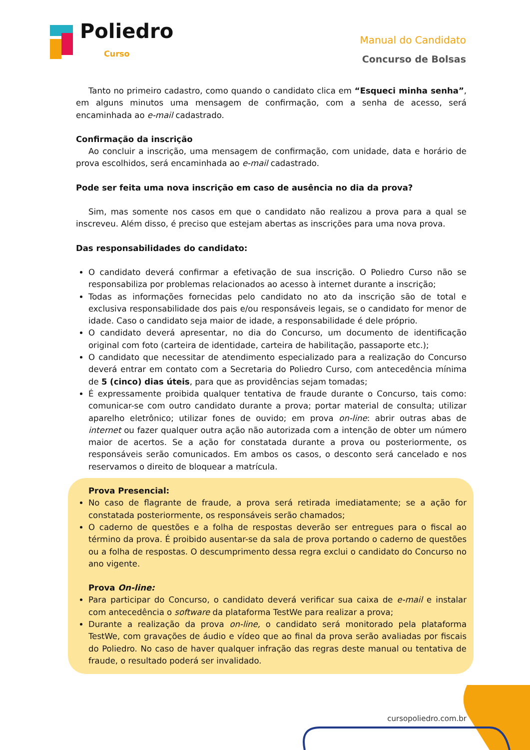Poliedro
Curso
Manual do Candidato
Concurso de Bolsas
Tanto no primeiro cadastro, como quando o candidato clica em “Esqueci minha senha”, em alguns minutos uma mensagem de confirmação, com a senha de acesso, será encaminhada ao e-mail cadastrado.
Confirmação da inscrição
Ao concluir a inscrição, uma mensagem de confirmação, com unidade, data e horário de prova escolhidos, será encaminhada ao e-mail cadastrado.
Pode ser feita uma nova inscrição em caso de ausência no dia da prova?
Sim, mas somente nos casos em que o candidato não realizou a prova para a qual se inscreveu. Além disso, é preciso que estejam abertas as inscrições para uma nova prova.
Das responsabilidades do candidato:
O candidato deverá confirmar a efetivação de sua inscrição. O Poliedro Curso não se responsabiliza por problemas relacionados ao acesso à internet durante a inscrição;
Todas as informações fornecidas pelo candidato no ato da inscrição são de total e exclusiva responsabilidade dos pais e/ou responsáveis legais, se o candidato for menor de idade. Caso o candidato seja maior de idade, a responsabilidade é dele próprio.
O candidato deverá apresentar, no dia do Concurso, um documento de identificação original com foto (carteira de identidade, carteira de habilitação, passaporte etc.);
O candidato que necessitar de atendimento especializado para a realização do Concurso deverá entrar em contato com a Secretaria do Poliedro Curso, com antecedência mínima de 5 (cinco) dias úteis, para que as providências sejam tomadas;
É expressamente proibida qualquer tentativa de fraude durante o Concurso, tais como: comunicar-se com outro candidato durante a prova; portar material de consulta; utilizar aparelho eletrônico; utilizar fones de ouvido; em prova on-line: abrir outras abas de internet ou fazer qualquer outra ação não autorizada com a intenção de obter um número maior de acertos. Se a ação for constatada durante a prova ou posteriormente, os responsáveis serão comunicados. Em ambos os casos, o desconto será cancelado e nos reservamos o direito de bloquear a matrícula.
Prova Presencial:
No caso de flagrante de fraude, a prova será retirada imediatamente; se a ação for constatada posteriormente, os responsáveis serão chamados;
O caderno de questões e a folha de respostas deverão ser entregues para o fiscal ao término da prova. É proibido ausentar-se da sala de prova portando o caderno de questões ou a folha de respostas. O descumprimento dessa regra exclui o candidato do Concurso no ano vigente.
Prova On-line:
Para participar do Concurso, o candidato deverá verificar sua caixa de e-mail e instalar com antecedência o software da plataforma TestWe para realizar a prova;
Durante a realização da prova on-line, o candidato será monitorado pela plataforma TestWe, com gravações de áudio e vídeo que ao final da prova serão avaliadas por fiscais do Poliedro. No caso de haver qualquer infração das regras deste manual ou tentativa de fraude, o resultado poderá ser invalidado.
cursopoliedro.com.br